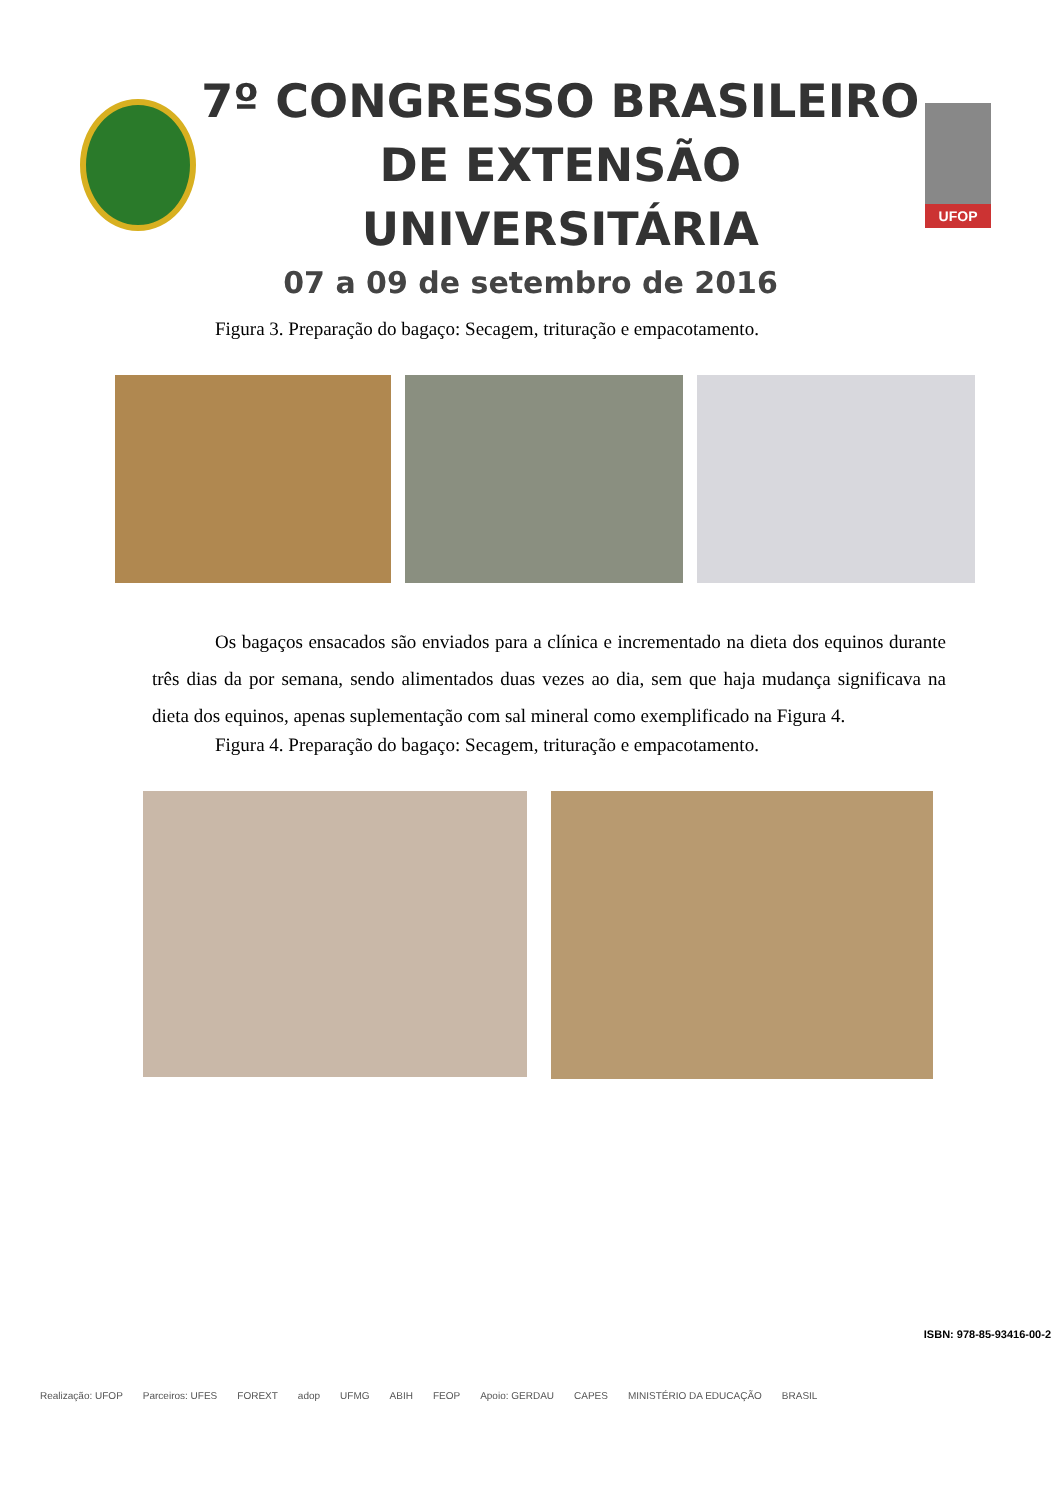7º CONGRESSO BRASILEIRO
DE EXTENSÃO UNIVERSITÁRIA
UFOP
07 a 09 de setembro de 2016
Figura 3. Preparação do bagaço: Secagem, trituração e empacotamento.
Os bagaços ensacados são enviados para a clínica e incrementado na dieta dos equinos durante três dias da por semana, sendo alimentados duas vezes ao dia, sem que haja mudança significava na dieta dos equinos, apenas suplementação com sal mineral como exemplificado na Figura 4.
Figura 4. Preparação do bagaço: Secagem, trituração e empacotamento.
ISBN: 978-85-93416-00-2
Realização: UFOP Parceiros: UFES FOREXT adop UFMG ABIH FEOP Apoio: GERDAU CAPES MINISTÉRIO DA EDUCAÇÃO BRASIL